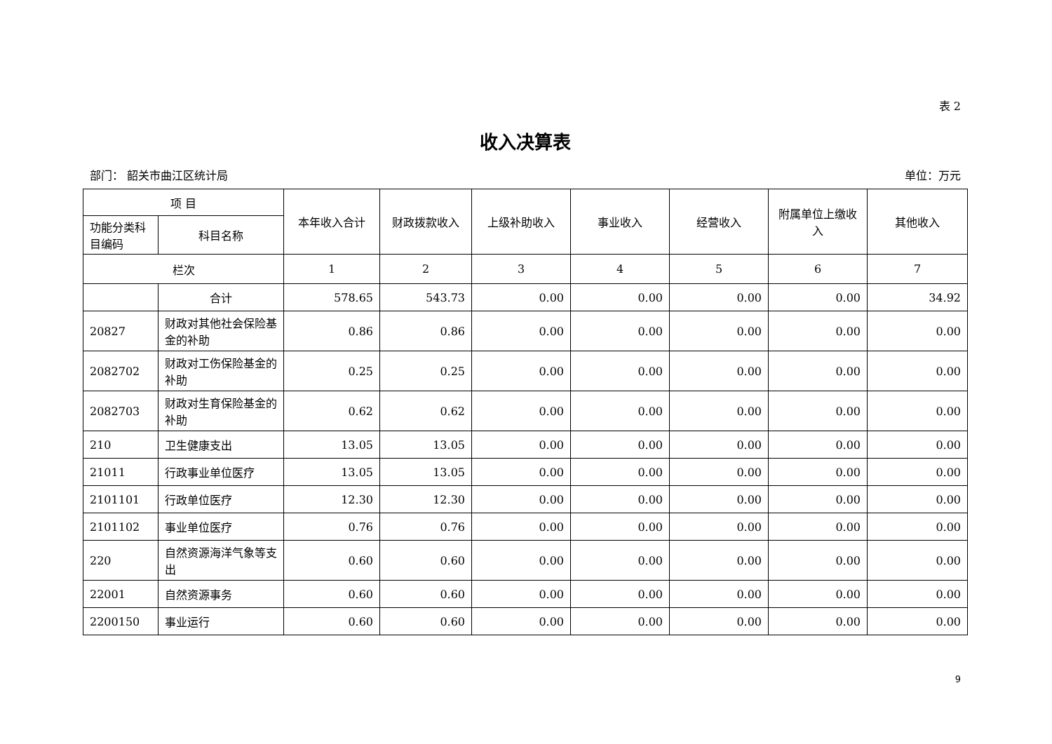表 2
收入决算表
部门： 韶关市曲江区统计局 单位：万元
| 项 目 | | 本年收入合计 | 财政拨款收入 | 上级补助收入 | 事业收入 | 经营收入 | 附属单位上缴收入 | 其他收入 |
| --- | --- | --- | --- | --- | --- | --- | --- | --- |
| 功能分类科目编码 | 科目名称 | | | | | | | |
| 栏次 | | 1 | 2 | 3 | 4 | 5 | 6 | 7 |
| | 合计 | 578.65 | 543.73 | 0.00 | 0.00 | 0.00 | 0.00 | 34.92 |
| 20827 | 财政对其他社会保险基金的补助 | 0.86 | 0.86 | 0.00 | 0.00 | 0.00 | 0.00 | 0.00 |
| 2082702 | 财政对工伤保险基金的补助 | 0.25 | 0.25 | 0.00 | 0.00 | 0.00 | 0.00 | 0.00 |
| 2082703 | 财政对生育保险基金的补助 | 0.62 | 0.62 | 0.00 | 0.00 | 0.00 | 0.00 | 0.00 |
| 210 | 卫生健康支出 | 13.05 | 13.05 | 0.00 | 0.00 | 0.00 | 0.00 | 0.00 |
| 21011 | 行政事业单位医疗 | 13.05 | 13.05 | 0.00 | 0.00 | 0.00 | 0.00 | 0.00 |
| 2101101 | 行政单位医疗 | 12.30 | 12.30 | 0.00 | 0.00 | 0.00 | 0.00 | 0.00 |
| 2101102 | 事业单位医疗 | 0.76 | 0.76 | 0.00 | 0.00 | 0.00 | 0.00 | 0.00 |
| 220 | 自然资源海洋气象等支出 | 0.60 | 0.60 | 0.00 | 0.00 | 0.00 | 0.00 | 0.00 |
| 22001 | 自然资源事务 | 0.60 | 0.60 | 0.00 | 0.00 | 0.00 | 0.00 | 0.00 |
| 2200150 | 事业运行 | 0.60 | 0.60 | 0.00 | 0.00 | 0.00 | 0.00 | 0.00 |
9